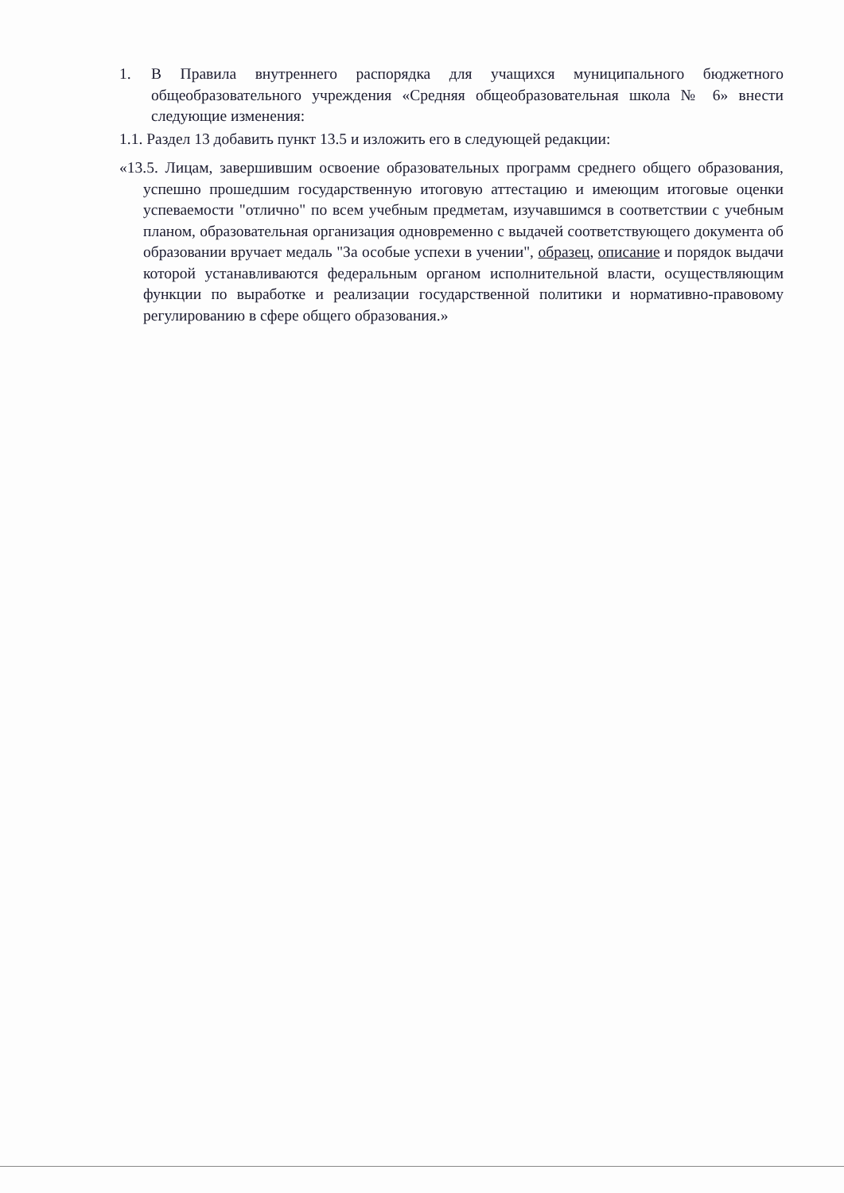1. В Правила внутреннего распорядка для учащихся муниципального бюджетного общеобразовательного учреждения «Средняя общеобразовательная школа № 6» внести следующие изменения:
1.1. Раздел 13 добавить пункт 13.5 и изложить его в следующей редакции:
«13.5. Лицам, завершившим освоение образовательных программ среднего общего образования, успешно прошедшим государственную итоговую аттестацию и имеющим итоговые оценки успеваемости "отлично" по всем учебным предметам, изучавшимся в соответствии с учебным планом, образовательная организация одновременно с выдачей соответствующего документа об образовании вручает медаль "За особые успехи в учении", образец, описание и порядок выдачи которой устанавливаются федеральным органом исполнительной власти, осуществляющим функции по выработке и реализации государственной политики и нормативно-правовому регулированию в сфере общего образования.»